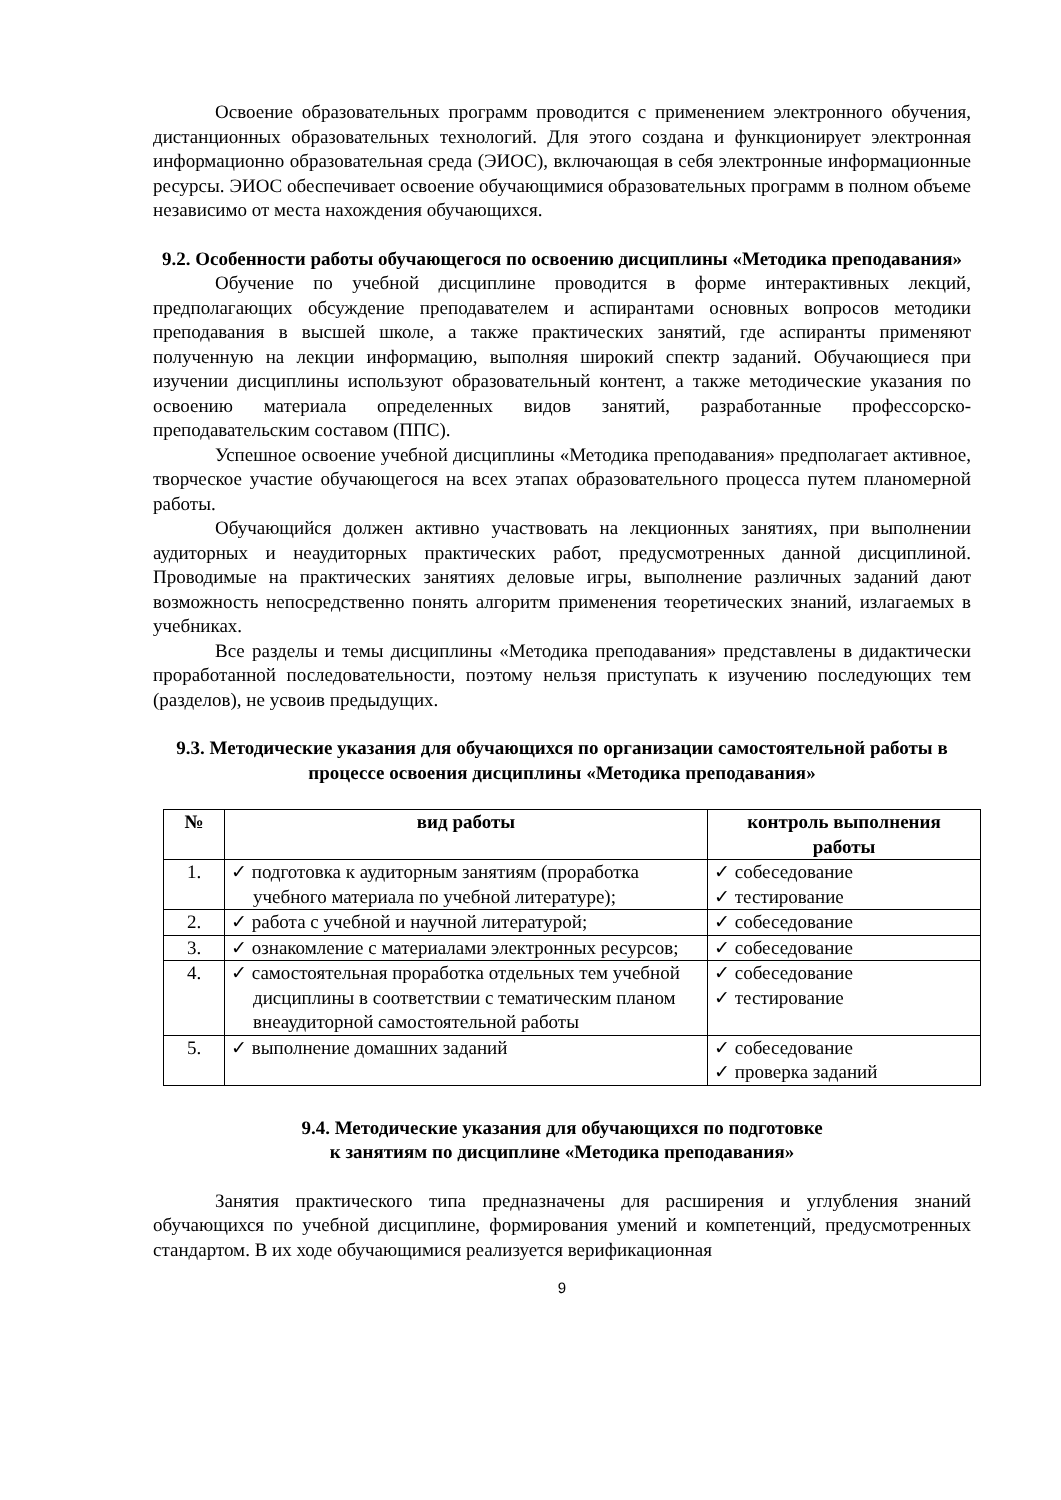Освоение образовательных программ проводится с применением электронного обучения, дистанционных образовательных технологий. Для этого создана и функционирует электронная информационно образовательная среда (ЭИОС), включающая в себя электронные информационные ресурсы. ЭИОС обеспечивает освоение обучающимися образовательных программ в полном объеме независимо от места нахождения обучающихся.
9.2. Особенности работы обучающегося по освоению дисциплины «Методика преподавания»
Обучение по учебной дисциплине проводится в форме интерактивных лекций, предполагающих обсуждение преподавателем и аспирантами основных вопросов методики преподавания в высшей школе, а также практических занятий, где аспиранты применяют полученную на лекции информацию, выполняя широкий спектр заданий. Обучающиеся при изучении дисциплины используют образовательный контент, а также методические указания по освоению материала определенных видов занятий, разработанные профессорско-преподавательским составом (ППС).
Успешное освоение учебной дисциплины «Методика преподавания» предполагает активное, творческое участие обучающегося на всех этапах образовательного процесса путем планомерной работы.
Обучающийся должен активно участвовать на лекционных занятиях, при выполнении аудиторных и неаудиторных практических работ, предусмотренных данной дисциплиной. Проводимые на практических занятиях деловые игры, выполнение различных заданий дают возможность непосредственно понять алгоритм применения теоретических знаний, излагаемых в учебниках.
Все разделы и темы дисциплины «Методика преподавания» представлены в дидактически проработанной последовательности, поэтому нельзя приступать к изучению последующих тем (разделов), не усвоив предыдущих.
9.3. Методические указания для обучающихся по организации самостоятельной работы в процессе освоения дисциплины «Методика преподавания»
| № | вид работы | контроль выполнения работы |
| --- | --- | --- |
| 1. | ✓ подготовка к аудиторным занятиям (проработка учебного материала по учебной литературе); | ✓ собеседование ✓ тестирование |
| 2. | ✓ работа с учебной и научной литературой; | ✓ собеседование |
| 3. | ✓ ознакомление с материалами электронных ресурсов; | ✓ собеседование |
| 4. | ✓ самостоятельная проработка отдельных тем учебной дисциплины в соответствии с тематическим планом внеаудиторной самостоятельной работы | ✓ собеседование ✓ тестирование |
| 5. | ✓ выполнение домашних заданий | ✓ собеседование ✓ проверка заданий |
9.4. Методические указания для обучающихся по подготовке
к занятиям по дисциплине «Методика преподавания»
Занятия практического типа предназначены для расширения и углубления знаний обучающихся по учебной дисциплине, формирования умений и компетенций, предусмотренных стандартом. В их ходе обучающимися реализуется верификационная
9